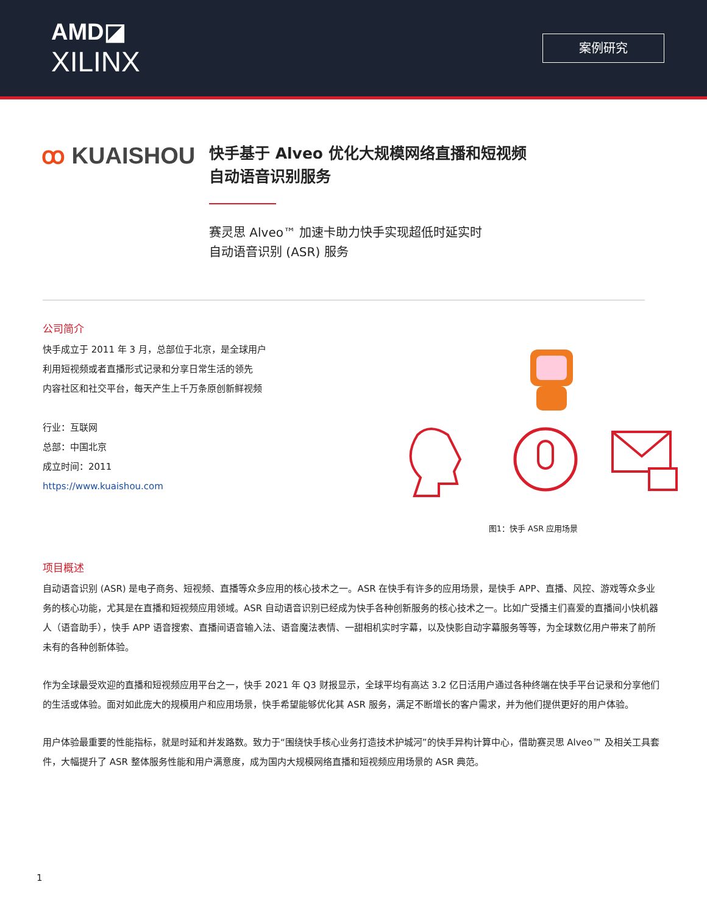AMD◪
XILINX
案例研究
ꝏ KUAISHOU
快手基于 Alveo 优化大规模网络直播和短视频
自动语音识别服务
赛灵思 Alveo™ 加速卡助力快手实现超低时延实时
自动语音识别 (ASR) 服务
公司简介
快手成立于 2011 年 3 月，总部位于北京，是全球用户
利用短视频或者直播形式记录和分享日常生活的领先
内容社区和社交平台，每天产生上千万条原创新鲜视频
行业：互联网
总部：中国北京
成立时间：2011
https://www.kuaishou.com
图1：快手 ASR 应用场景
项目概述
自动语音识别 (ASR) 是电子商务、短视频、直播等众多应用的核心技术之一。ASR 在快手有许多的应用场景，是快手 APP、直播、风控、游戏等众多业务的核心功能，尤其是在直播和短视频应用领域。ASR 自动语音识别已经成为快手各种创新服务的核心技术之一。比如广受播主们喜爱的直播间小快机器人（语音助手），快手 APP 语音搜索、直播间语音输入法、语音魔法表情、一甜相机实时字幕，以及快影自动字幕服务等等，为全球数亿用户带来了前所未有的各种创新体验。
作为全球最受欢迎的直播和短视频应用平台之一，快手 2021 年 Q3 财报显示，全球平均有高达 3.2 亿日活用户通过各种终端在快手平台记录和分享他们的生活或体验。面对如此庞大的规模用户和应用场景，快手希望能够优化其 ASR 服务，满足不断增长的客户需求，并为他们提供更好的用户体验。
用户体验最重要的性能指标，就是时延和并发路数。致力于“围绕快手核心业务打造技术护城河”的快手异构计算中心，借助赛灵思 Alveo™ 及相关工具套件，大幅提升了 ASR 整体服务性能和用户满意度，成为国内大规模网络直播和短视频应用场景的 ASR 典范。
1